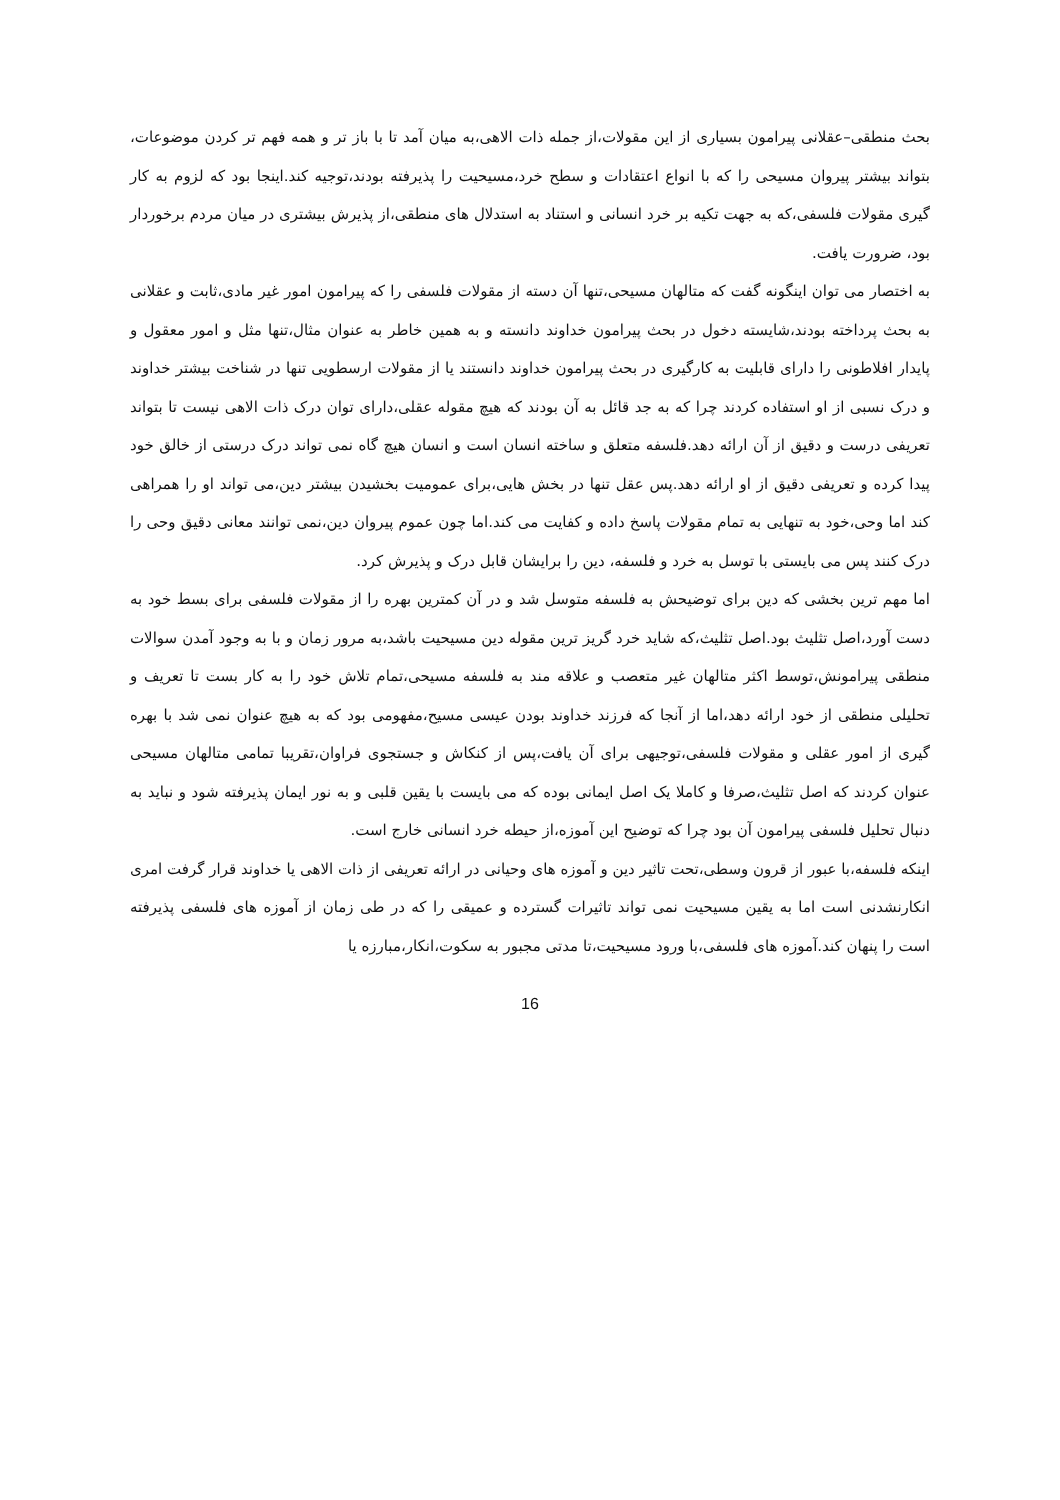بحث منطقی–عقلانی پیرامون بسیاری از این مقولات،از جمله ذات الاهی،به میان آمد تا با باز تر و همه فهم تر کردن موضوعات، بتواند بیشتر پیروان مسیحی را که با انواع اعتقادات و سطح خرد،مسیحیت را پذیرفته بودند،توجیه کند.اینجا بود که لزوم به کار گیری مقولات فلسفی،که به جهت تکیه بر خرد انسانی و استناد به استدلال های منطقی،از پذیرش بیشتری در میان مردم برخوردار بود، ضرورت یافت.
به اختصار می توان اینگونه گفت که متالهان مسیحی،تنها آن دسته از مقولات فلسفی را که پیرامون امور غیر مادی،ثابت و عقلانی به بحث پرداخته بودند،شایسته دخول در بحث پیرامون خداوند دانسته و به همین خاطر به عنوان مثال،تنها مثل و امور معقول و پایدار افلاطونی را دارای قابلیت به کارگیری در بحث پیرامون خداوند دانستند یا از مقولات ارسطویی تنها در شناخت بیشتر خداوند و درک نسبی از او استفاده کردند چرا که به جد قائل به آن بودند که هیچ مقوله عقلی،دارای توان درک ذات الاهی نیست تا بتواند تعریفی درست و دقیق از آن ارائه دهد.فلسفه متعلق و ساخته انسان است و انسان هیچ گاه نمی تواند درک درستی از خالق خود پیدا کرده و تعریفی دقیق از او ارائه دهد.پس عقل تنها در بخش هایی،برای عمومیت بخشیدن بیشتر دین،می تواند او را همراهی کند اما وحی،خود به تنهایی به تمام مقولات پاسخ داده و کفایت می کند.اما چون عموم پیروان دین،نمی توانند معانی دقیق وحی را درک کنند پس می بایستی با توسل به خرد و فلسفه، دین را برایشان قابل درک و پذیرش کرد.
اما مهم ترین بخشی که دین برای توضیحش به فلسفه متوسل شد و در آن کمترین بهره را از مقولات فلسفی برای بسط خود به دست آورد،اصل تثلیث بود.اصل تثلیث،که شاید خرد گریز ترین مقوله دین مسیحیت باشد،به مرور زمان و با به وجود آمدن سوالات منطقی پیرامونش،توسط اکثر متالهان غیر متعصب و علاقه مند به فلسفه مسیحی،تمام تلاش خود را به کار بست تا تعریف و تحلیلی منطقی از خود ارائه دهد،اما از آنجا که فرزند خداوند بودن عیسی مسیح،مفهومی بود که به هیچ عنوان نمی شد با بهره گیری از امور عقلی و مقولات فلسفی،توجیهی برای آن یافت،پس از کنکاش و جستجوی فراوان،تقریبا تمامی متالهان مسیحی عنوان کردند که اصل تثلیث،صرفا و کاملا یک اصل ایمانی بوده که می بایست با یقین قلبی و به نور ایمان پذیرفته شود و نباید به دنبال تحلیل فلسفی پیرامون آن بود چرا که توضیح این آموزه،از حیطه خرد انسانی خارج است.
اینکه فلسفه،با عبور از قرون وسطی،تحت تاثیر دین و آموزه های وحیانی در ارائه تعریفی از ذات الاهی یا خداوند قرار گرفت امری انکارنشدنی است اما به یقین مسیحیت نمی تواند تاثیرات گسترده و عمیقی را که در طی زمان از آموزه های فلسفی پذیرفته است را پنهان کند.آموزه های فلسفی،با ورود مسیحیت،تا مدتی مجبور به سکوت،انکار،مبارزه یا
16